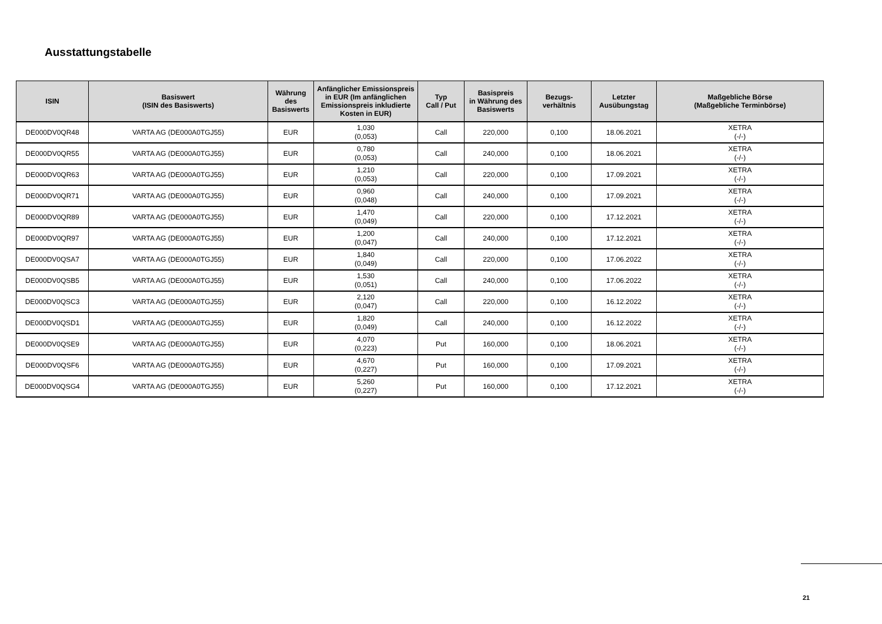Ausstattungstabelle
| ISIN | Basiswert (ISIN des Basiswerts) | Währung des Basiswerts | Anfänglicher Emissionspreis in EUR (Im anfänglichen Emissionspreis inkludierte Kosten in EUR) | Typ Call / Put | Basispreis in Währung des Basiswerts | Bezugs- verhältnis | Letzter Ausübungstag | Maßgebliche Börse (Maßgebliche Terminbörse) |
| --- | --- | --- | --- | --- | --- | --- | --- | --- |
| DE000DV0QR48 | VARTA AG (DE000A0TGJ55) | EUR | 1,030 (0,053) | Call | 220,000 | 0,100 | 18.06.2021 | XETRA (-/-) |
| DE000DV0QR55 | VARTA AG (DE000A0TGJ55) | EUR | 0,780 (0,053) | Call | 240,000 | 0,100 | 18.06.2021 | XETRA (-/-) |
| DE000DV0QR63 | VARTA AG (DE000A0TGJ55) | EUR | 1,210 (0,053) | Call | 220,000 | 0,100 | 17.09.2021 | XETRA (-/-) |
| DE000DV0QR71 | VARTA AG (DE000A0TGJ55) | EUR | 0,960 (0,048) | Call | 240,000 | 0,100 | 17.09.2021 | XETRA (-/-) |
| DE000DV0QR89 | VARTA AG (DE000A0TGJ55) | EUR | 1,470 (0,049) | Call | 220,000 | 0,100 | 17.12.2021 | XETRA (-/-) |
| DE000DV0QR97 | VARTA AG (DE000A0TGJ55) | EUR | 1,200 (0,047) | Call | 240,000 | 0,100 | 17.12.2021 | XETRA (-/-) |
| DE000DV0QSA7 | VARTA AG (DE000A0TGJ55) | EUR | 1,840 (0,049) | Call | 220,000 | 0,100 | 17.06.2022 | XETRA (-/-) |
| DE000DV0QSB5 | VARTA AG (DE000A0TGJ55) | EUR | 1,530 (0,051) | Call | 240,000 | 0,100 | 17.06.2022 | XETRA (-/-) |
| DE000DV0QSC3 | VARTA AG (DE000A0TGJ55) | EUR | 2,120 (0,047) | Call | 220,000 | 0,100 | 16.12.2022 | XETRA (-/-) |
| DE000DV0QSD1 | VARTA AG (DE000A0TGJ55) | EUR | 1,820 (0,049) | Call | 240,000 | 0,100 | 16.12.2022 | XETRA (-/-) |
| DE000DV0QSE9 | VARTA AG (DE000A0TGJ55) | EUR | 4,070 (0,223) | Put | 160,000 | 0,100 | 18.06.2021 | XETRA (-/-) |
| DE000DV0QSF6 | VARTA AG (DE000A0TGJ55) | EUR | 4,670 (0,227) | Put | 160,000 | 0,100 | 17.09.2021 | XETRA (-/-) |
| DE000DV0QSG4 | VARTA AG (DE000A0TGJ55) | EUR | 5,260 (0,227) | Put | 160,000 | 0,100 | 17.12.2021 | XETRA (-/-) |
21